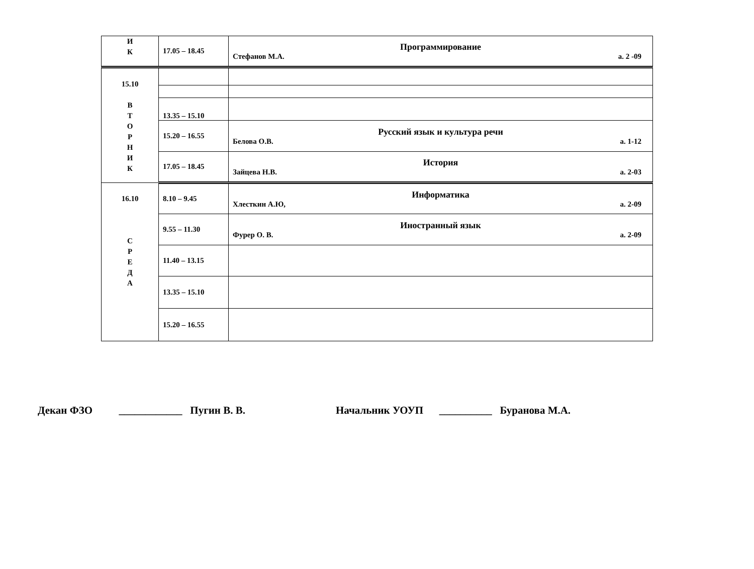| И К | 17.05 – 18.45 | Программирование Стефанов М.А. а. 2 -09 |
| 15.10 В Т О Р Н И К | | |
| | 13.35 – 15.10 | |
| | 15.20 – 16.55 | Русский язык и культура речи Белова О.В. а. 1-12 |
| | 17.05 – 18.45 | История Зайцева Н.В. а. 2-03 |
| 16.10 С Р Е Д А | 8.10 – 9.45 | Информатика Хлесткин А.Ю, а. 2-09 |
| | 9.55 – 11.30 | Иностранный язык Фурер О. В. а. 2-09 |
| | 11.40 – 13.15 | |
| | 13.35 – 15.10 | |
| | 15.20 – 16.55 | |
Декан ФЗО ____________ Пугин В. В. Начальник УОУП __________ Буранова М.А.